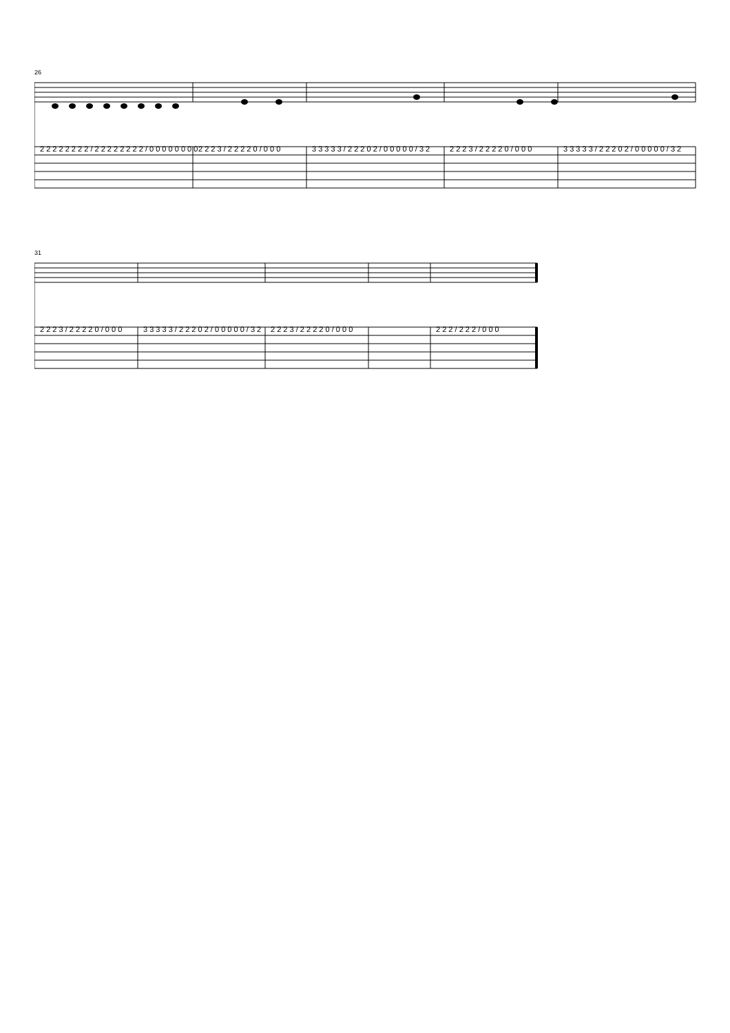26
2 2 2 2 2 2 2 2 / 2 2 2 2 2 2 2 2 / 0 0 0 0 0 0 0 0 2 2 2 3 / 2 2 2 2 0 / 0 0 0 3 3 3 3 3 / 2 2 2 0 2 / 0 0 0 0 0 / 3 2 2 2 2 3 / 2 2 2 2 0 / 0 0 0 3 3 3 3 3 / 2 2 2 0 2 / 0 0 0 0 0 / 3 2
31
2 2 2 3 / 2 2 2 2 0 / 0 0 0 3 3 3 3 3 / 2 2 2 0 2 / 0 0 0 0 0 / 3 2 2 2 2 3 / 2 2 2 2 0 / 0 0 0 2 2 2 / 2 2 2 / 0 0 0